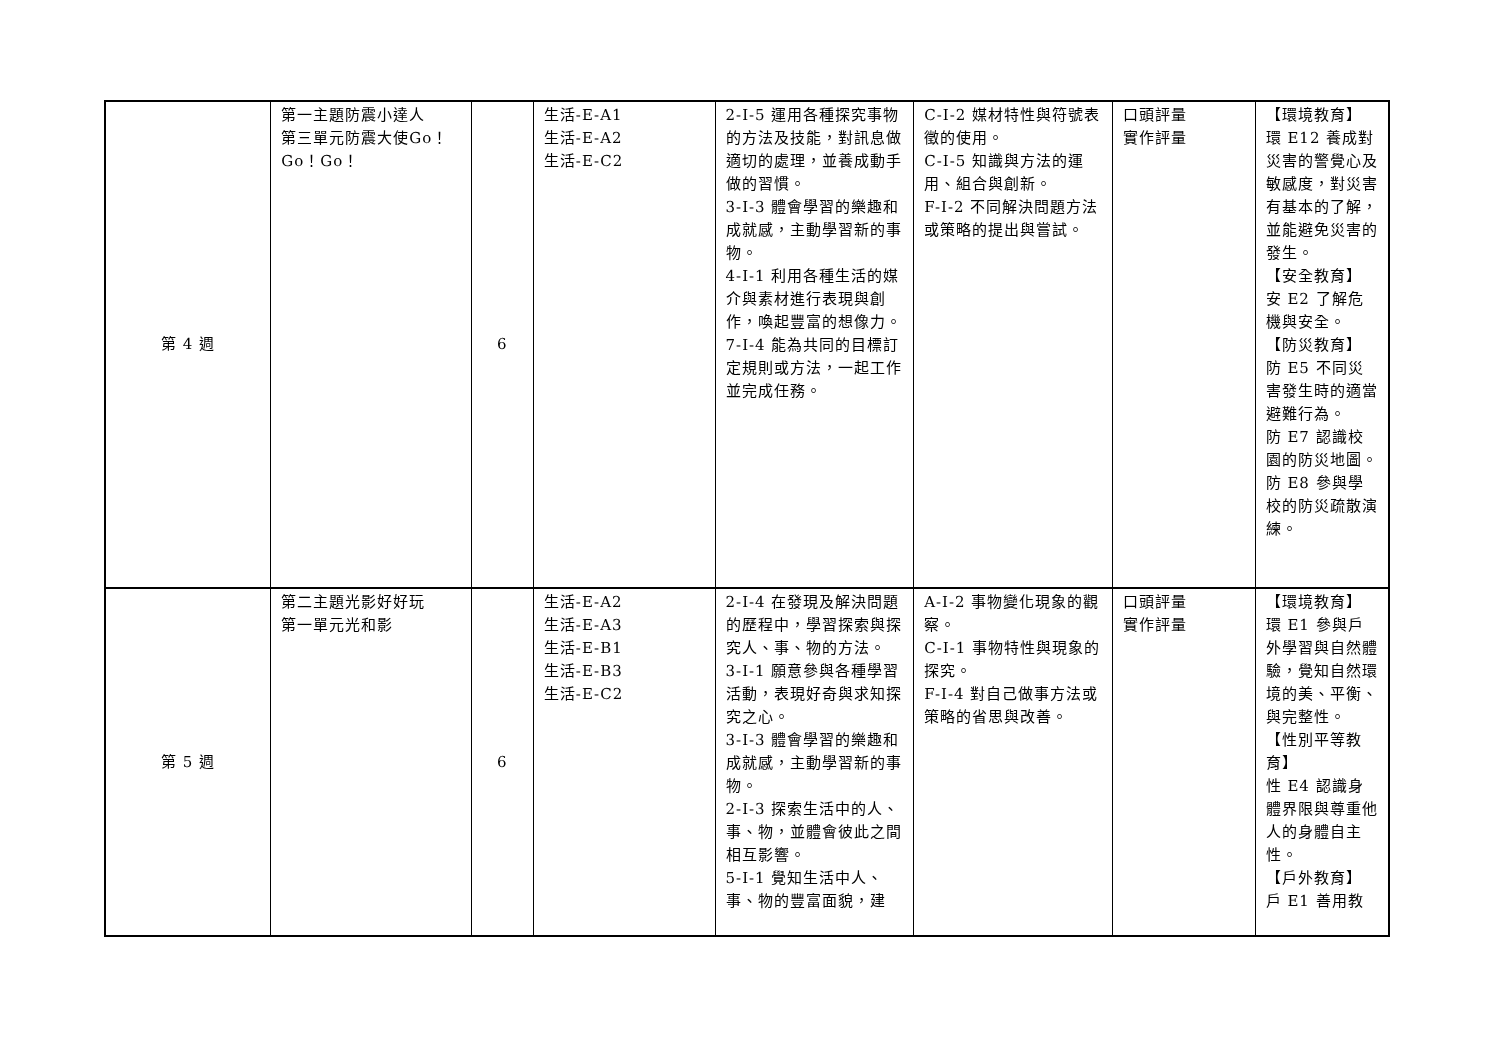| 第 4 週 | 第一主題防震小達人 第三單元防震大使Go！Go！Go！ | 6 | 生活-E-A1 生活-E-A2 生活-E-C2 | 2-I-5 運用各種探究事物的方法及技能，對訊息做適切的處理，並養成動手做的習慣。 3-I-3 體會學習的樂趣和成就感，主動學習新的事物。 4-I-1 利用各種生活的媒介與素材進行表現與創作，喚起豐富的想像力。 7-I-4 能為共同的目標訂定規則或方法，一起工作並完成任務。 | C-I-2 媒材特性與符號表徵的使用。 C-I-5 知識與方法的運用、組合與創新。 F-I-2 不同解決問題方法或策略的提出與嘗試。 | 口頭評量 實作評量 | 【環境教育】 環 E12 養成對災害的警覺心及敏感度，對災害有基本的了解，並能避免災害的發生。 【安全教育】 安 E2 了解危機與安全。 【防災教育】 防 E5 不同災害發生時的適當避難行為。 防 E7 認識校園的防災地圖。 防 E8 參與學校的防災疏散演練。 |
| 第 5 週 | 第二主題光影好好玩 第一單元光和影 | 6 | 生活-E-A2 生活-E-A3 生活-E-B1 生活-E-B3 生活-E-C2 | 2-I-4 在發現及解決問題的歷程中，學習探索與探究人、事、物的方法。 3-I-1 願意參與各種學習活動，表現好奇與求知探究之心。 3-I-3 體會學習的樂趣和成就感，主動學習新的事物。 2-I-3 探索生活中的人、事、物，並體會彼此之間相互影響。 5-I-1 覺知生活中人、事、物的豐富面貌，建 | A-I-2 事物變化現象的觀察。 C-I-1 事物特性與現象的探究。 F-I-4 對自己做事方法或策略的省思與改善。 | 口頭評量 實作評量 | 【環境教育】 環 E1 參與戶外學習與自然體驗，覺知自然環境的美、平衡、與完整性。 【性別平等教育】 性 E4 認識身體界限與尊重他人的身體自主性。 【戶外教育】 戶 E1 善用教 |